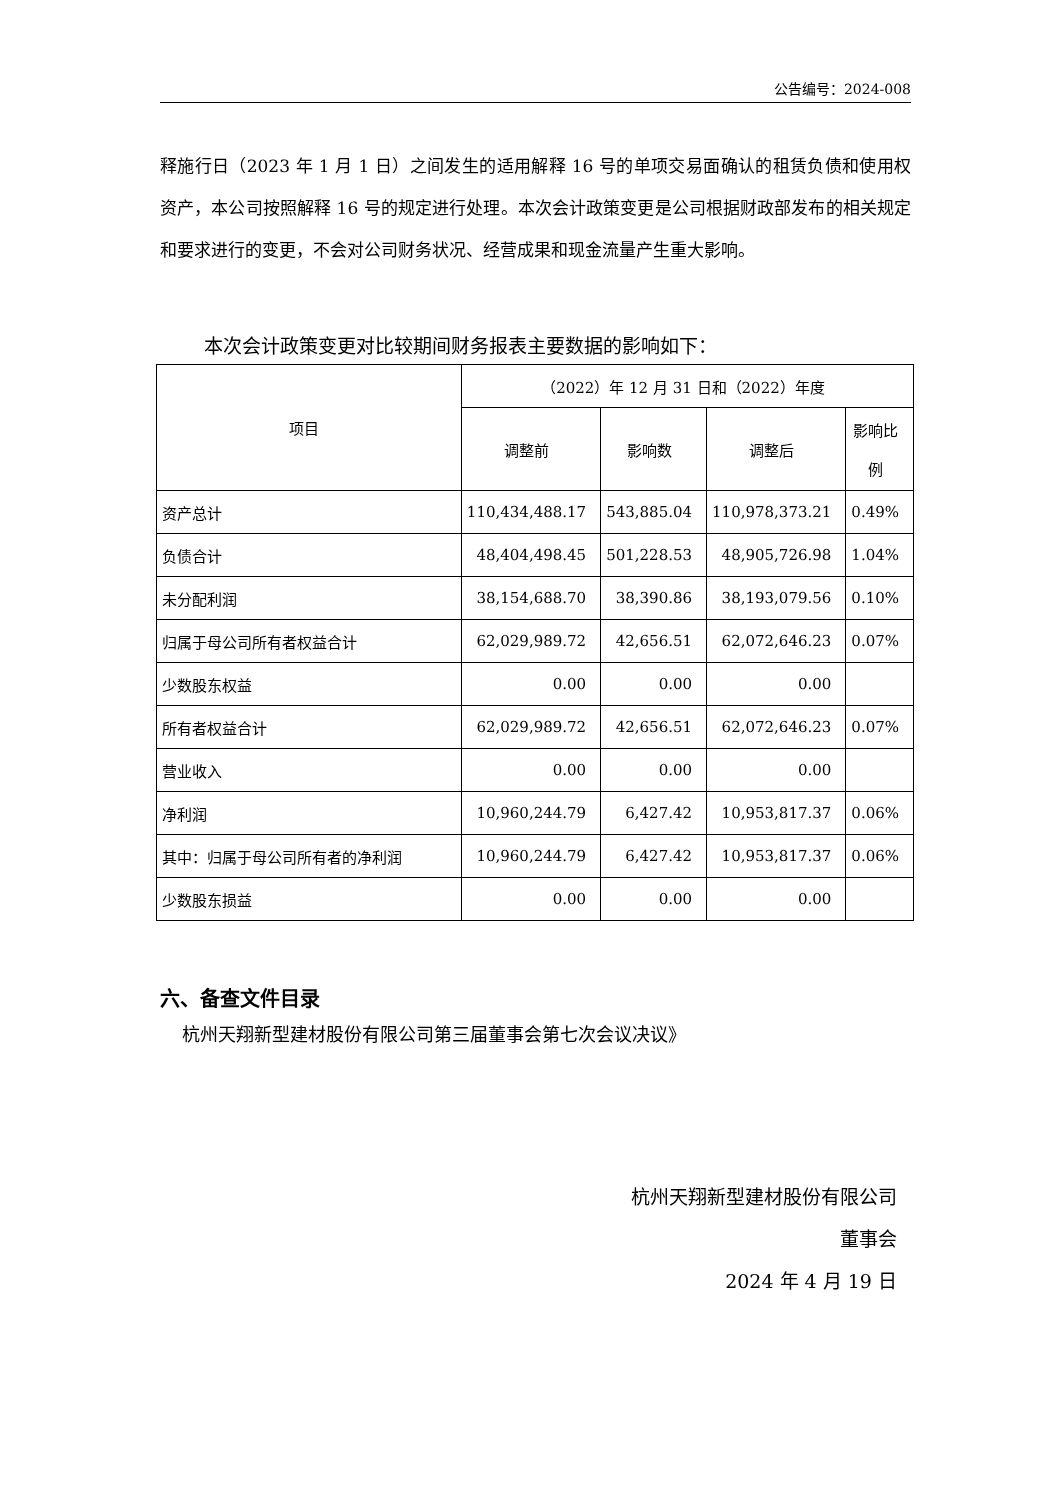公告编号：2024-008
释施行日（2023 年 1 月 1 日）之间发生的适用解释 16 号的单项交易面确认的租赁负债和使用权资产，本公司按照解释 16 号的规定进行处理。本次会计政策变更是公司根据财政部发布的相关规定和要求进行的变更，不会对公司财务状况、经营成果和现金流量产生重大影响。
本次会计政策变更对比较期间财务报表主要数据的影响如下：
| 项目 | （2022）年 12 月 31 日和（2022）年度 | | | |
| --- | --- | --- | --- | --- |
| | 调整前 | 影响数 | 调整后 | 影响比 例 |
| 资产总计 | 110,434,488.17 | 543,885.04 | 110,978,373.21 | 0.49% |
| 负债合计 | 48,404,498.45 | 501,228.53 | 48,905,726.98 | 1.04% |
| 未分配利润 | 38,154,688.70 | 38,390.86 | 38,193,079.56 | 0.10% |
| 归属于母公司所有者权益合计 | 62,029,989.72 | 42,656.51 | 62,072,646.23 | 0.07% |
| 少数股东权益 | 0.00 | 0.00 | 0.00 | |
| 所有者权益合计 | 62,029,989.72 | 42,656.51 | 62,072,646.23 | 0.07% |
| 营业收入 | 0.00 | 0.00 | 0.00 | |
| 净利润 | 10,960,244.79 | 6,427.42 | 10,953,817.37 | 0.06% |
| 其中：归属于母公司所有者的净利润 | 10,960,244.79 | 6,427.42 | 10,953,817.37 | 0.06% |
| 少数股东损益 | 0.00 | 0.00 | 0.00 | |
六、备查文件目录
杭州天翔新型建材股份有限公司第三届董事会第七次会议决议》
杭州天翔新型建材股份有限公司
董事会
2024 年 4 月 19 日